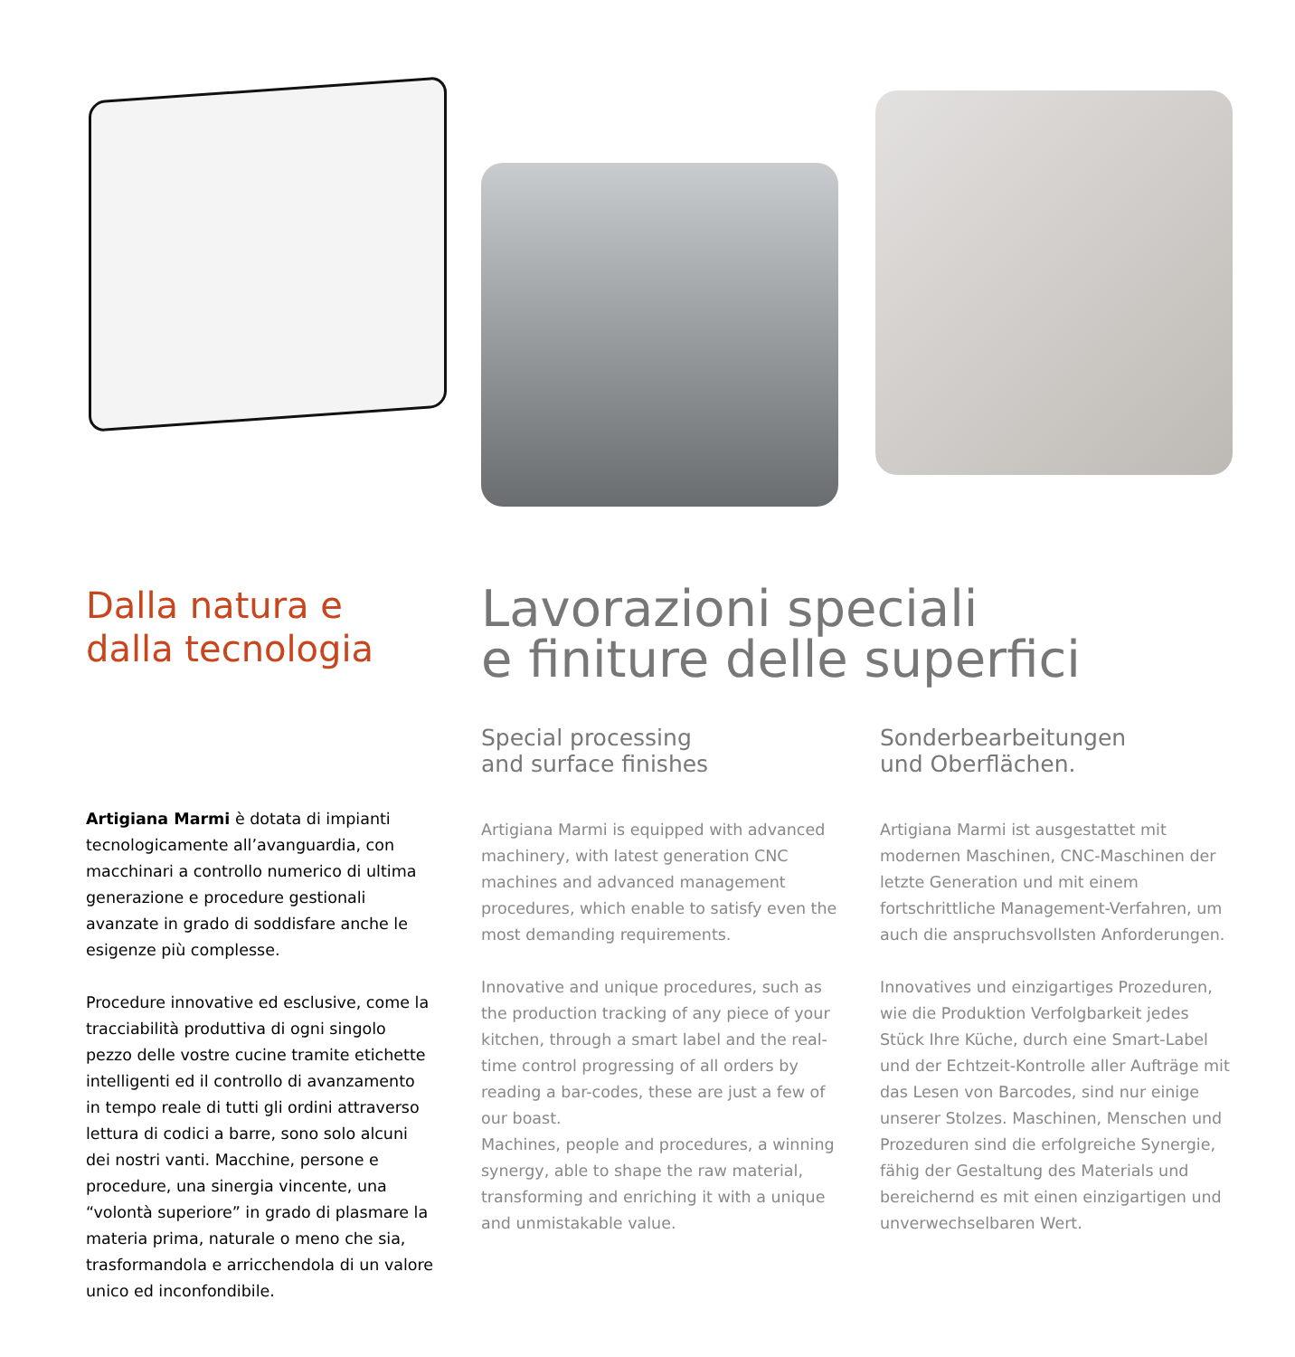Dalla natura e
dalla tecnologia
Artigiana Marmi è dotata di impianti tecnologicamente all’avanguardia, con macchinari a controllo numerico di ultima generazione e procedure gestionali avanzate in grado di soddisfare anche le esigenze più complesse.
Procedure innovative ed esclusive, come la tracciabilità produttiva di ogni singolo pezzo delle vostre cucine tramite etichette intelligenti ed il controllo di avanzamento in tempo reale di tutti gli ordini attraverso lettura di codici a barre, sono solo alcuni dei nostri vanti. Macchine, persone e procedure, una sinergia vincente, una “volontà superiore” in grado di plasmare la materia prima, naturale o meno che sia, trasformandola e arricchendola di un valore unico ed inconfondibile.
Lavorazioni speciali
e finiture delle superfici
Special processing
and surface finishes
Artigiana Marmi is equipped with advanced machinery, with latest generation CNC machines and advanced management procedures, which enable to satisfy even the most demanding requirements.
Innovative and unique procedures, such as the production tracking of any piece of your kitchen, through a smart label and the real-time control progressing of all orders by reading a bar-codes, these are just a few of our boast.
Machines, people and procedures, a winning synergy, able to shape the raw material, transforming and enriching it with a unique and unmistakable value.
Sonderbearbeitungen
und Oberflächen.
Artigiana Marmi ist ausgestattet mit modernen Maschinen, CNC-Maschinen der letzte Generation und mit einem fortschrittliche Management-Verfahren, um auch die anspruchsvollsten Anforderungen.
Innovatives und einzigartiges Prozeduren, wie die Produktion Verfolgbarkeit jedes Stück Ihre Küche, durch eine Smart-Label und der Echtzeit-Kontrolle aller Aufträge mit das Lesen von Barcodes, sind nur einige unserer Stolzes. Maschinen, Menschen und Prozeduren sind die erfolgreiche Synergie, fähig der Gestaltung des Materials und bereichernd es mit einen einzigartigen und unverwechselbaren Wert.